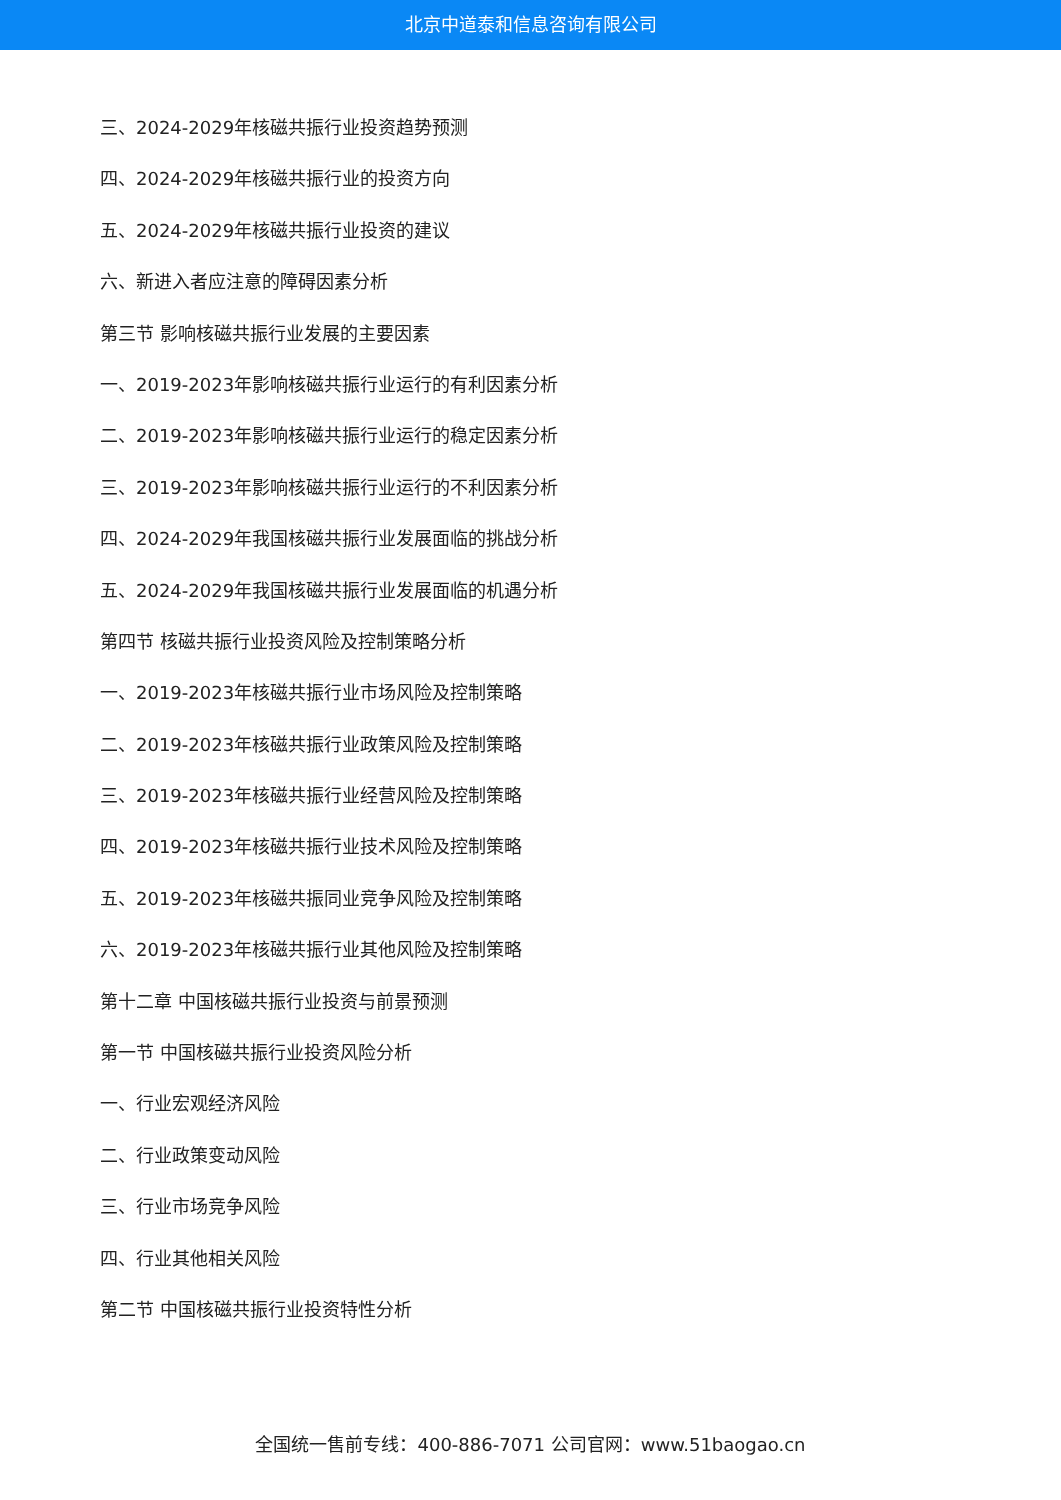北京中道泰和信息咨询有限公司
三、2024-2029年核磁共振行业投资趋势预测
四、2024-2029年核磁共振行业的投资方向
五、2024-2029年核磁共振行业投资的建议
六、新进入者应注意的障碍因素分析
第三节 影响核磁共振行业发展的主要因素
一、2019-2023年影响核磁共振行业运行的有利因素分析
二、2019-2023年影响核磁共振行业运行的稳定因素分析
三、2019-2023年影响核磁共振行业运行的不利因素分析
四、2024-2029年我国核磁共振行业发展面临的挑战分析
五、2024-2029年我国核磁共振行业发展面临的机遇分析
第四节 核磁共振行业投资风险及控制策略分析
一、2019-2023年核磁共振行业市场风险及控制策略
二、2019-2023年核磁共振行业政策风险及控制策略
三、2019-2023年核磁共振行业经营风险及控制策略
四、2019-2023年核磁共振行业技术风险及控制策略
五、2019-2023年核磁共振同业竞争风险及控制策略
六、2019-2023年核磁共振行业其他风险及控制策略
第十二章 中国核磁共振行业投资与前景预测
第一节 中国核磁共振行业投资风险分析
一、行业宏观经济风险
二、行业政策变动风险
三、行业市场竞争风险
四、行业其他相关风险
第二节 中国核磁共振行业投资特性分析
全国统一售前专线：400-886-7071 公司官网：www.51baogao.cn